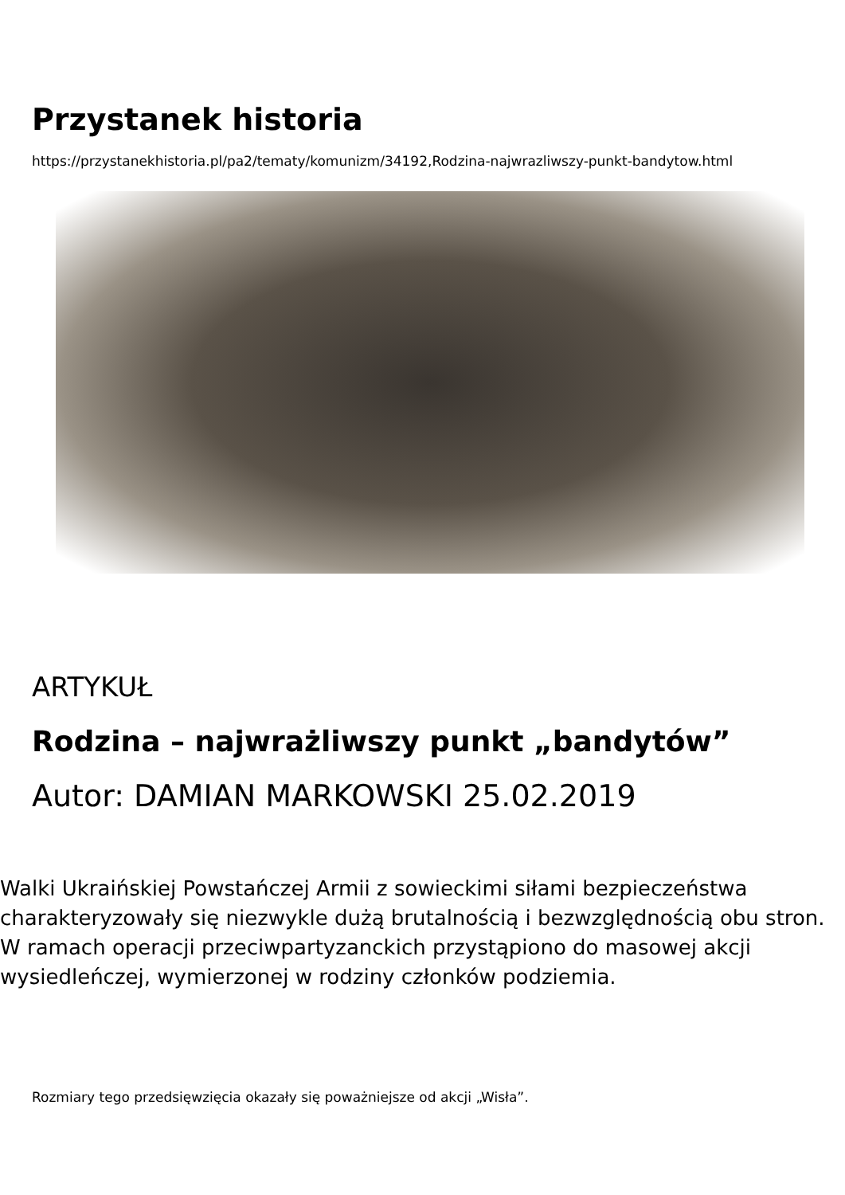Przystanek historia
https://przystanekhistoria.pl/pa2/tematy/komunizm/34192,Rodzina-najwrazliwszy-punkt-bandytow.html
ARTYKUŁ
Rodzina – najwrażliwszy punkt „bandytów”
Autor: DAMIAN MARKOWSKI 25.02.2019
Walki Ukraińskiej Powstańczej Armii z sowieckimi siłami bezpieczeństwa charakteryzowały się niezwykle dużą brutalnością i bezwzględnością obu stron. W ramach operacji przeciwpartyzanckich przystąpiono do masowej akcji wysiedleńczej, wymierzonej w rodziny członków podziemia.
Rozmiary tego przedsięwzięcia okazały się poważniejsze od akcji „Wisła”.